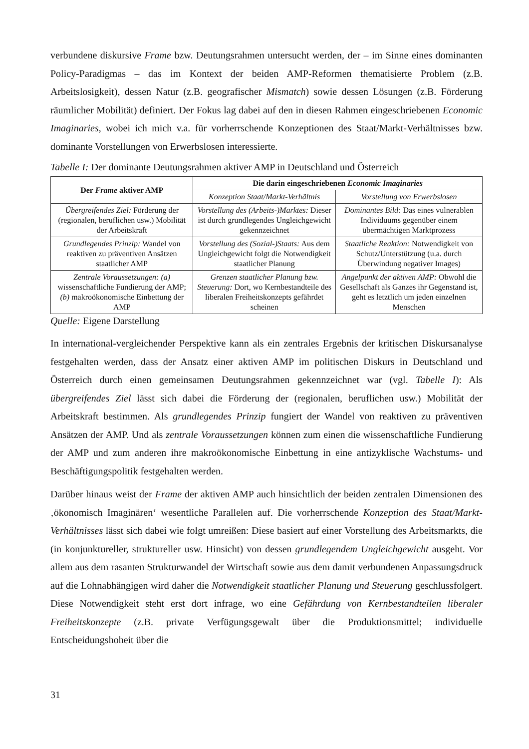verbundene diskursive Frame bzw. Deutungsrahmen untersucht werden, der – im Sinne eines dominanten Policy-Paradigmas – das im Kontext der beiden AMP-Reformen thematisierte Problem (z.B. Arbeitslosigkeit), dessen Natur (z.B. geografischer Mismatch) sowie dessen Lösungen (z.B. Förderung räumlicher Mobilität) definiert. Der Fokus lag dabei auf den in diesen Rahmen eingeschriebenen Economic Imaginaries, wobei ich mich v.a. für vorherrschende Konzeptionen des Staat/Markt-Verhältnisses bzw. dominante Vorstellungen von Erwerbslosen interessierte.
Tabelle I: Der dominante Deutungsrahmen aktiver AMP in Deutschland und Österreich
| Der Frame aktiver AMP | Die darin eingeschriebenen Economic Imaginaries | |
| --- | --- | --- |
| | Konzeption Staat/Markt-Verhältnis | Vorstellung von Erwerbslosen |
| Übergreifendes Ziel: Förderung der (regionalen, beruflichen usw.) Mobilität der Arbeitskraft | Vorstellung des (Arbeits-)Marktes: Dieser ist durch grundlegendes Ungleichgewicht gekennzeichnet | Dominantes Bild: Das eines vulnerablen Individuums gegenüber einem übermächtigen Marktprozess |
| Grundlegendes Prinzip: Wandel von reaktiven zu präventiven Ansätzen staatlicher AMP | Vorstellung des (Sozial-)Staats: Aus dem Ungleichgewicht folgt die Notwendigkeit staatlicher Planung | Staatliche Reaktion: Notwendigkeit von Schutz/Unterstützung (u.a. durch Überwindung negativer Images) |
| Zentrale Voraussetzungen: (a) wissenschaftliche Fundierung der AMP; (b) makroökonomische Einbettung der AMP | Grenzen staatlicher Planung bzw. Steuerung: Dort, wo Kernbestandteile des liberalen Freiheitskonzepts gefährdet scheinen | Angelpunkt der aktiven AMP: Obwohl die Gesellschaft als Ganzes ihr Gegenstand ist, geht es letztlich um jeden einzelnen Menschen |
Quelle: Eigene Darstellung
In international-vergleichender Perspektive kann als ein zentrales Ergebnis der kritischen Diskursanalyse festgehalten werden, dass der Ansatz einer aktiven AMP im politischen Diskurs in Deutschland und Österreich durch einen gemeinsamen Deutungsrahmen gekennzeichnet war (vgl. Tabelle I): Als übergreifendes Ziel lässt sich dabei die Förderung der (regionalen, beruflichen usw.) Mobilität der Arbeitskraft bestimmen. Als grundlegendes Prinzip fungiert der Wandel von reaktiven zu präventiven Ansätzen der AMP. Und als zentrale Voraussetzungen können zum einen die wissenschaftliche Fundierung der AMP und zum anderen ihre makroökonomische Einbettung in eine antizyklische Wachstums- und Beschäftigungspolitik festgehalten werden.
Darüber hinaus weist der Frame der aktiven AMP auch hinsichtlich der beiden zentralen Dimensionen des ‚ökonomisch Imaginären‘ wesentliche Parallelen auf. Die vorherrschende Konzeption des Staat/Markt-Verhältnisses lässt sich dabei wie folgt umreißen: Diese basiert auf einer Vorstellung des Arbeitsmarkts, die (in konjunktureller, struktureller usw. Hinsicht) von dessen grundlegendem Ungleichgewicht ausgeht. Vor allem aus dem rasanten Strukturwandel der Wirtschaft sowie aus dem damit verbundenen Anpassungsdruck auf die Lohnabhängigen wird daher die Notwendigkeit staatlicher Planung und Steuerung geschlussfolgert. Diese Notwendigkeit steht erst dort infrage, wo eine Gefährdung von Kernbestandteilen liberaler Freiheitskonzepte (z.B. private Verfügungsgewalt über die Produktionsmittel; individuelle Entscheidungshoheit über die
31